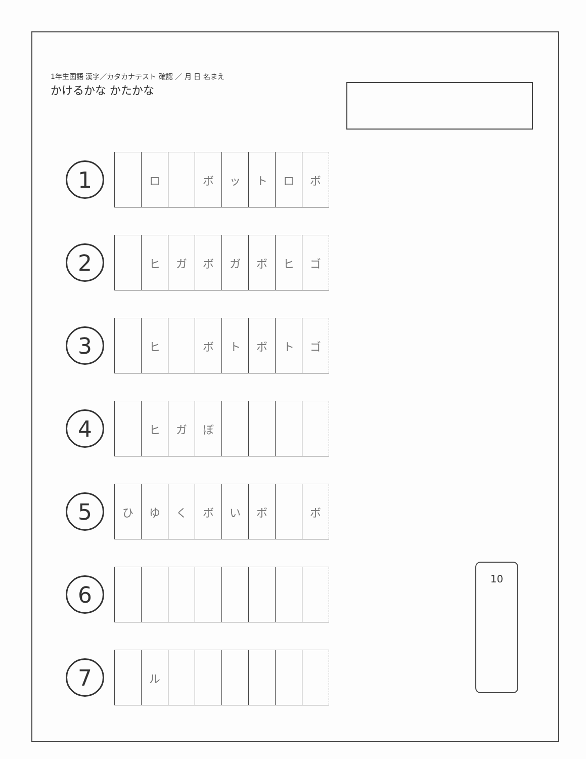1年生国語 漢字／カタカナテスト 確認 ／ 月 日 名まえ
かけるかな かたかな
1
| | ロ | | ボ | ッ | ト | ロ | ボ |
2
| | ヒ | ガ | ボ | ガ | ボ | ヒ | ゴ |
3
| | ヒ | | ボ | ト | ボ | ト | ゴ |
4
| | ヒ | ガ | ぼ | | | | |
5
| ひ | ゆ | く | ボ | い | ボ | | ボ |
6
7
| | ル | | | | | | |
10